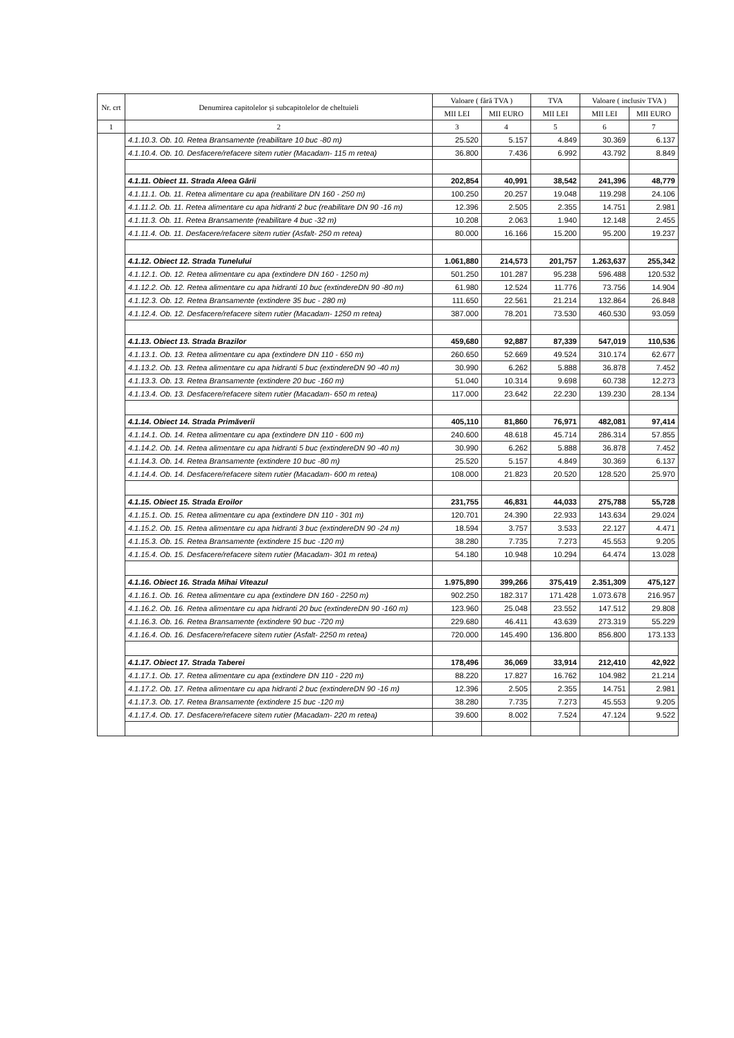| Nr. crt | Denumirea capitolelor și subcapitolelor de cheltuieli | Valoare ( fără TVA ) | | TVA | Valoare ( inclusiv TVA ) | |
| --- | --- | --- | --- | --- | --- | --- |
| | | MII LEI | MII EURO | MII LEI | MII LEI | MII EURO |
| 1 | 2 | 3 | 4 | 5 | 6 | 7 |
| | 4.1.10.3. Ob. 10. Retea Bransamente (reabilitare 10 buc -80 m) | 25.520 | 5.157 | 4.849 | 30.369 | 6.137 |
| | 4.1.10.4. Ob. 10. Desfacere/refacere sitem rutier (Macadam- 115 m retea) | 36.800 | 7.436 | 6.992 | 43.792 | 8.849 |
| | 4.1.11. Obiect 11. Strada Aleea Gării | 202,854 | 40,991 | 38,542 | 241,396 | 48,779 |
| | 4.1.11.1. Ob. 11. Retea alimentare cu apa (reabilitare DN 160 - 250 m) | 100.250 | 20.257 | 19.048 | 119.298 | 24.106 |
| | 4.1.11.2. Ob. 11. Retea alimentare cu apa hidranti 2 buc (reabilitare DN 90 -16 m) | 12.396 | 2.505 | 2.355 | 14.751 | 2.981 |
| | 4.1.11.3. Ob. 11. Retea Bransamente (reabilitare 4 buc -32 m) | 10.208 | 2.063 | 1.940 | 12.148 | 2.455 |
| | 4.1.11.4. Ob. 11. Desfacere/refacere sitem rutier (Asfalt- 250 m retea) | 80.000 | 16.166 | 15.200 | 95.200 | 19.237 |
| | 4.1.12. Obiect 12. Strada Tunelului | 1.061,880 | 214,573 | 201,757 | 1.263,637 | 255,342 |
| | 4.1.12.1. Ob. 12. Retea alimentare cu apa (extindere DN 160 - 1250 m) | 501.250 | 101.287 | 95.238 | 596.488 | 120.532 |
| | 4.1.12.2. Ob. 12. Retea alimentare cu apa hidranti 10 buc (extindereDN 90 -80 m) | 61.980 | 12.524 | 11.776 | 73.756 | 14.904 |
| | 4.1.12.3. Ob. 12. Retea Bransamente (extindere 35 buc - 280 m) | 111.650 | 22.561 | 21.214 | 132.864 | 26.848 |
| | 4.1.12.4. Ob. 12. Desfacere/refacere sitem rutier (Macadam- 1250 m retea) | 387.000 | 78.201 | 73.530 | 460.530 | 93.059 |
| | 4.1.13. Obiect 13. Strada Brazilor | 459,680 | 92,887 | 87,339 | 547,019 | 110,536 |
| | 4.1.13.1. Ob. 13. Retea alimentare cu apa (extindere DN 110 - 650 m) | 260.650 | 52.669 | 49.524 | 310.174 | 62.677 |
| | 4.1.13.2. Ob. 13. Retea alimentare cu apa hidranti 5 buc (extindereDN 90 -40 m) | 30.990 | 6.262 | 5.888 | 36.878 | 7.452 |
| | 4.1.13.3. Ob. 13. Retea Bransamente (extindere 20 buc -160 m) | 51.040 | 10.314 | 9.698 | 60.738 | 12.273 |
| | 4.1.13.4. Ob. 13. Desfacere/refacere sitem rutier (Macadam- 650 m retea) | 117.000 | 23.642 | 22.230 | 139.230 | 28.134 |
| | 4.1.14. Obiect 14. Strada Primăverii | 405,110 | 81,860 | 76,971 | 482,081 | 97,414 |
| | 4.1.14.1. Ob. 14. Retea alimentare cu apa (extindere DN 110 - 600 m) | 240.600 | 48.618 | 45.714 | 286.314 | 57.855 |
| | 4.1.14.2. Ob. 14. Retea alimentare cu apa hidranti 5 buc (extindereDN 90 -40 m) | 30.990 | 6.262 | 5.888 | 36.878 | 7.452 |
| | 4.1.14.3. Ob. 14. Retea Bransamente (extindere 10 buc -80 m) | 25.520 | 5.157 | 4.849 | 30.369 | 6.137 |
| | 4.1.14.4. Ob. 14. Desfacere/refacere sitem rutier (Macadam- 600 m retea) | 108.000 | 21.823 | 20.520 | 128.520 | 25.970 |
| | 4.1.15. Obiect 15. Strada Eroilor | 231,755 | 46,831 | 44,033 | 275,788 | 55,728 |
| | 4.1.15.1. Ob. 15. Retea alimentare cu apa (extindere DN 110 - 301 m) | 120.701 | 24.390 | 22.933 | 143.634 | 29.024 |
| | 4.1.15.2. Ob. 15. Retea alimentare cu apa hidranti 3 buc (extindereDN 90 -24 m) | 18.594 | 3.757 | 3.533 | 22.127 | 4.471 |
| | 4.1.15.3. Ob. 15. Retea Bransamente (extindere 15 buc -120 m) | 38.280 | 7.735 | 7.273 | 45.553 | 9.205 |
| | 4.1.15.4. Ob. 15. Desfacere/refacere sitem rutier (Macadam- 301 m retea) | 54.180 | 10.948 | 10.294 | 64.474 | 13.028 |
| | 4.1.16. Obiect 16. Strada Mihai Viteazul | 1.975,890 | 399,266 | 375,419 | 2.351,309 | 475,127 |
| | 4.1.16.1. Ob. 16. Retea alimentare cu apa (extindere DN 160 - 2250 m) | 902.250 | 182.317 | 171.428 | 1.073.678 | 216.957 |
| | 4.1.16.2. Ob. 16. Retea alimentare cu apa hidranti 20 buc (extindereDN 90 -160 m) | 123.960 | 25.048 | 23.552 | 147.512 | 29.808 |
| | 4.1.16.3. Ob. 16. Retea Bransamente (extindere 90 buc -720 m) | 229.680 | 46.411 | 43.639 | 273.319 | 55.229 |
| | 4.1.16.4. Ob. 16. Desfacere/refacere sitem rutier (Asfalt- 2250 m retea) | 720.000 | 145.490 | 136.800 | 856.800 | 173.133 |
| | 4.1.17. Obiect 17. Strada Taberei | 178,496 | 36,069 | 33,914 | 212,410 | 42,922 |
| | 4.1.17.1. Ob. 17. Retea alimentare cu apa (extindere DN 110 - 220 m) | 88.220 | 17.827 | 16.762 | 104.982 | 21.214 |
| | 4.1.17.2. Ob. 17. Retea alimentare cu apa hidranti 2 buc (extindereDN 90 -16 m) | 12.396 | 2.505 | 2.355 | 14.751 | 2.981 |
| | 4.1.17.3. Ob. 17. Retea Bransamente (extindere 15 buc -120 m) | 38.280 | 7.735 | 7.273 | 45.553 | 9.205 |
| | 4.1.17.4. Ob. 17. Desfacere/refacere sitem rutier (Macadam- 220 m retea) | 39.600 | 8.002 | 7.524 | 47.124 | 9.522 |